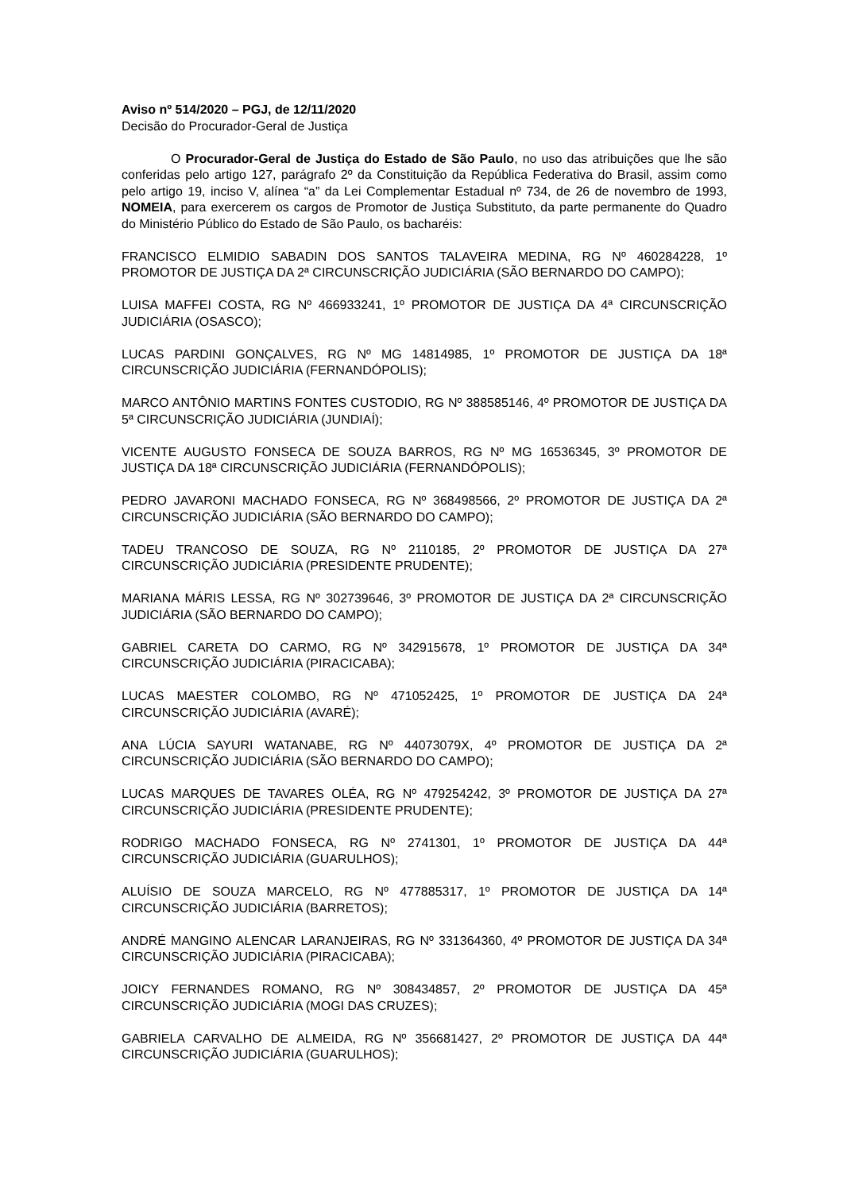Aviso nº 514/2020 – PGJ, de 12/11/2020
Decisão do Procurador-Geral de Justiça
O Procurador-Geral de Justiça do Estado de São Paulo, no uso das atribuições que lhe são conferidas pelo artigo 127, parágrafo 2º da Constituição da República Federativa do Brasil, assim como pelo artigo 19, inciso V, alínea “a” da Lei Complementar Estadual nº 734, de 26 de novembro de 1993, NOMEIA, para exercerem os cargos de Promotor de Justiça Substituto, da parte permanente do Quadro do Ministério Público do Estado de São Paulo, os bacharéis:
FRANCISCO ELMIDIO SABADIN DOS SANTOS TALAVEIRA MEDINA, RG Nº 460284228, 1º PROMOTOR DE JUSTIÇA DA 2ª CIRCUNSCRIÇÃO JUDICIÁRIA (SÃO BERNARDO DO CAMPO);
LUISA MAFFEI COSTA, RG Nº 466933241, 1º PROMOTOR DE JUSTIÇA DA 4ª CIRCUNSCRIÇÃO JUDICIÁRIA (OSASCO);
LUCAS PARDINI GONÇALVES, RG Nº MG 14814985, 1º PROMOTOR DE JUSTIÇA DA 18ª CIRCUNSCRIÇÃO JUDICIÁRIA (FERNANDÓPOLIS);
MARCO ANTÔNIO MARTINS FONTES CUSTODIO, RG Nº 388585146, 4º PROMOTOR DE JUSTIÇA DA 5ª CIRCUNSCRIÇÃO JUDICIÁRIA (JUNDIAÍ);
VICENTE AUGUSTO FONSECA DE SOUZA BARROS, RG Nº MG 16536345, 3º PROMOTOR DE JUSTIÇA DA 18ª CIRCUNSCRIÇÃO JUDICIÁRIA (FERNANDÓPOLIS);
PEDRO JAVARONI MACHADO FONSECA, RG Nº 368498566, 2º PROMOTOR DE JUSTIÇA DA 2ª CIRCUNSCRIÇÃO JUDICIÁRIA (SÃO BERNARDO DO CAMPO);
TADEU TRANCOSO DE SOUZA, RG Nº 2110185, 2º PROMOTOR DE JUSTIÇA DA 27ª CIRCUNSCRIÇÃO JUDICIÁRIA (PRESIDENTE PRUDENTE);
MARIANA MÁRIS LESSA, RG Nº 302739646, 3º PROMOTOR DE JUSTIÇA DA 2ª CIRCUNSCRIÇÃO JUDICIÁRIA (SÃO BERNARDO DO CAMPO);
GABRIEL CARETA DO CARMO, RG Nº 342915678, 1º PROMOTOR DE JUSTIÇA DA 34ª CIRCUNSCRIÇÃO JUDICIÁRIA (PIRACICABA);
LUCAS MAESTER COLOMBO, RG Nº 471052425, 1º PROMOTOR DE JUSTIÇA DA 24ª CIRCUNSCRIÇÃO JUDICIÁRIA (AVARÉ);
ANA LÚCIA SAYURI WATANABE, RG Nº 44073079X, 4º PROMOTOR DE JUSTIÇA DA 2ª CIRCUNSCRIÇÃO JUDICIÁRIA (SÃO BERNARDO DO CAMPO);
LUCAS MARQUES DE TAVARES OLÉA, RG Nº 479254242, 3º PROMOTOR DE JUSTIÇA DA 27ª CIRCUNSCRIÇÃO JUDICIÁRIA (PRESIDENTE PRUDENTE);
RODRIGO MACHADO FONSECA, RG Nº 2741301, 1º PROMOTOR DE JUSTIÇA DA 44ª CIRCUNSCRIÇÃO JUDICIÁRIA (GUARULHOS);
ALUÍSIO DE SOUZA MARCELO, RG Nº 477885317, 1º PROMOTOR DE JUSTIÇA DA 14ª CIRCUNSCRIÇÃO JUDICIÁRIA (BARRETOS);
ANDRÉ MANGINO ALENCAR LARANJEIRAS, RG Nº 331364360, 4º PROMOTOR DE JUSTIÇA DA 34ª CIRCUNSCRIÇÃO JUDICIÁRIA (PIRACICABA);
JOICY FERNANDES ROMANO, RG Nº 308434857, 2º PROMOTOR DE JUSTIÇA DA 45ª CIRCUNSCRIÇÃO JUDICIÁRIA (MOGI DAS CRUZES);
GABRIELA CARVALHO DE ALMEIDA, RG Nº 356681427, 2º PROMOTOR DE JUSTIÇA DA 44ª CIRCUNSCRIÇÃO JUDICIÁRIA (GUARULHOS);